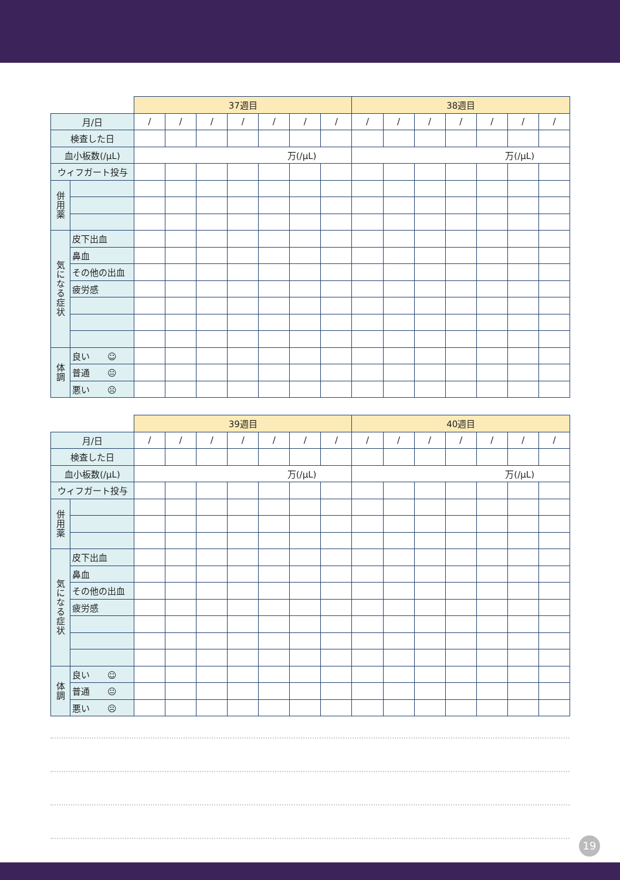| | | 37週目 | | | | | | | 38週目 | | | | | | |
| --- | --- | --- | --- | --- | --- | --- | --- | --- | --- | --- | --- | --- | --- | --- | --- |
| 月/日 | | / | / | / | / | / | / | / | / | / | / | / | / | / | / |
| 検査した日 | | | | | | | | | | | | | | | |
| 血小板数(/μL) | | 万(/μL) | | | | | | | 万(/μL) | | | | | | |
| ウィフガート投与 | | | | | | | | | | | | | | | |
| 併用薬 | | | | | | | | | | | | | | | |
| 気になる症状 | 皮下出血 | | | | | | | | | | | | | | |
| | 鼻血 | | | | | | | | | | | | | | |
| | その他の出血 | | | | | | | | | | | | | | |
| | 疲労感 | | | | | | | | | | | | | | |
| 体調 | 良い ☺ | | | | | | | | | | | | | | |
| | 普通 😐 | | | | | | | | | | | | | | |
| | 悪い ☹ | | | | | | | | | | | | | | |
| | | 39週目 | | | | | | | 40週目 | | | | | | |
| --- | --- | --- | --- | --- | --- | --- | --- | --- | --- | --- | --- | --- | --- | --- | --- |
| 月/日 | | / | / | / | / | / | / | / | / | / | / | / | / | / | / |
| 検査した日 | | | | | | | | | | | | | | | |
| 血小板数(/μL) | | 万(/μL) | | | | | | | 万(/μL) | | | | | | |
| ウィフガート投与 | | | | | | | | | | | | | | | |
| 併用薬 | | | | | | | | | | | | | | | |
| 気になる症状 | 皮下出血 | | | | | | | | | | | | | | |
| | 鼻血 | | | | | | | | | | | | | | |
| | その他の出血 | | | | | | | | | | | | | | |
| | 疲労感 | | | | | | | | | | | | | | |
| 体調 | 良い ☺ | | | | | | | | | | | | | | |
| | 普通 😐 | | | | | | | | | | | | | | |
| | 悪い ☹ | | | | | | | | | | | | | | |
19